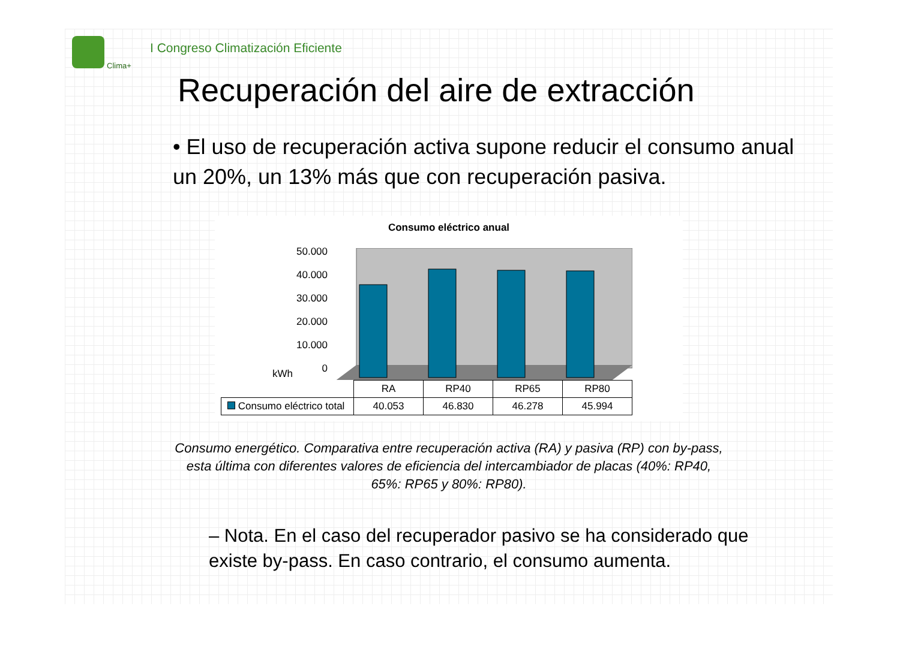Clima+
I Congreso Climatización Eficiente
Recuperación del aire de extracción
• El uso de recuperación activa supone reducir el consumo anual un 20%, un 13% más que con recuperación pasiva.
Consumo eléctrico anual
kWh
50.000
40.000
30.000
20.000
10.000
0
| | RA | RP40 | RP65 | RP80 |
| --- | --- | --- | --- | --- |
| Consumo eléctrico total | 40.053 | 46.830 | 46.278 | 45.994 |
Consumo energético. Comparativa entre recuperación activa (RA) y pasiva (RP) con by-pass, esta última con diferentes valores de eficiencia del intercambiador de placas (40%: RP40, 65%: RP65 y 80%: RP80).
– Nota. En el caso del recuperador pasivo se ha considerado que existe by-pass. En caso contrario, el consumo aumenta.